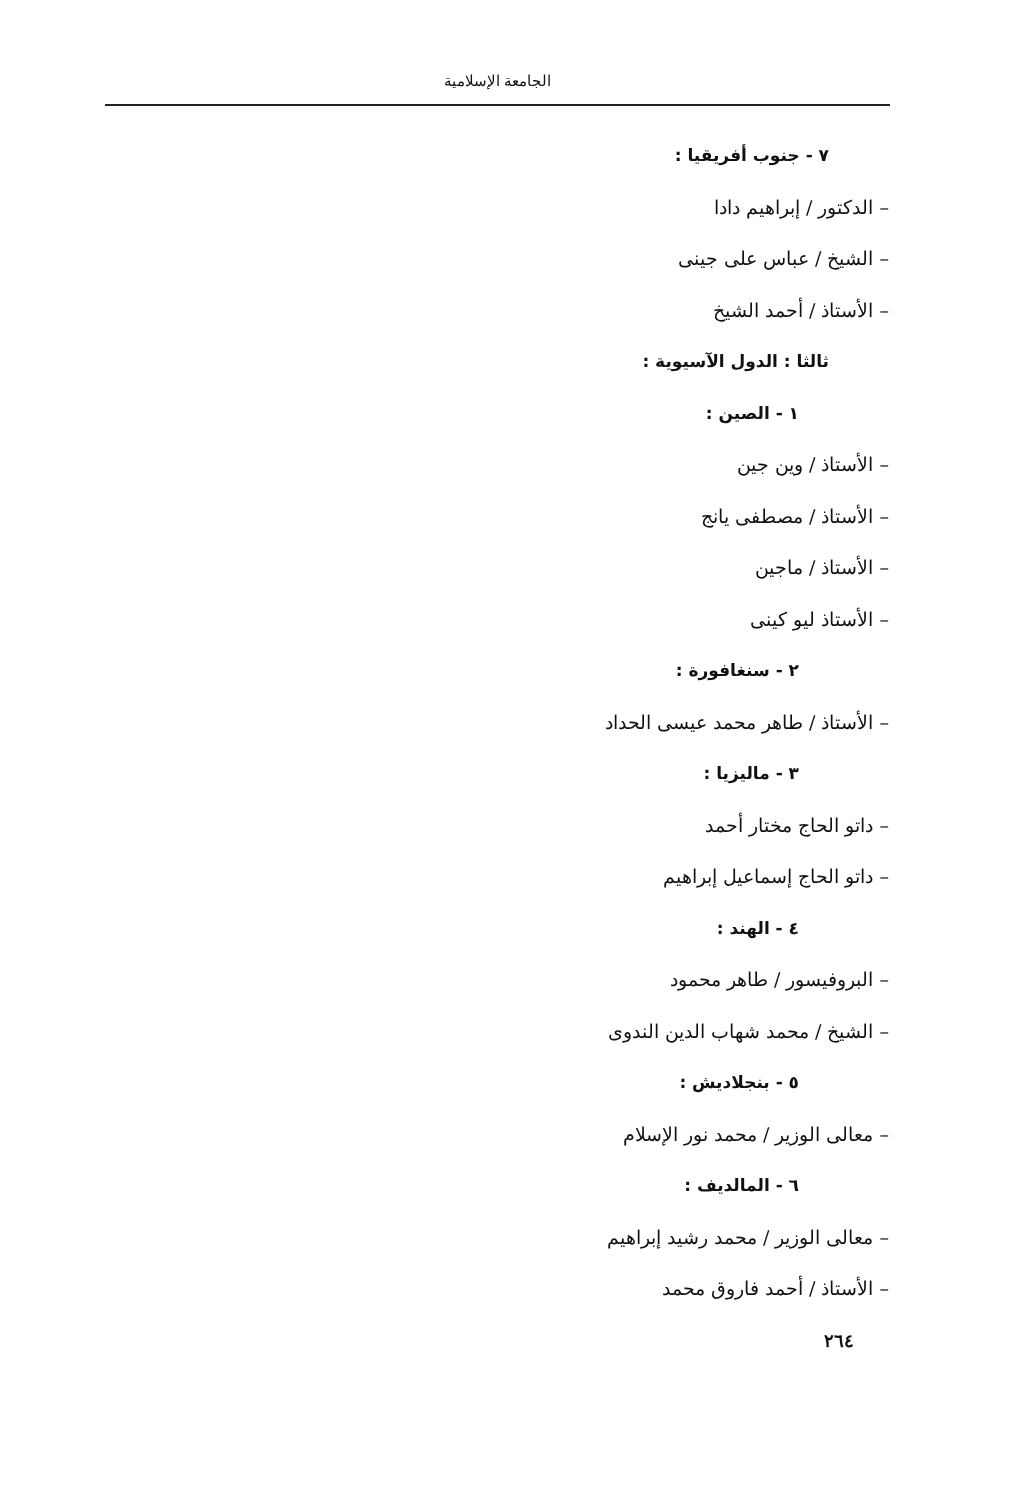الجامعة الإسلامية
٧ - جنوب أفريقيا :
– الدكتور / إبراهيم دادا
– الشيخ / عباس على جينى
– الأستاذ / أحمد الشيخ
ثالثا : الدول الآسيوية :
١ - الصين :
– الأستاذ / وين جين
– الأستاذ / مصطفى يانج
– الأستاذ / ماجين
– الأستاذ ليو كينى
٢ - سنغافورة :
– الأستاذ / طاهر محمد عيسى الحداد
٣ - ماليزيا :
– داتو الحاج مختار أحمد
– داتو الحاج إسماعيل إبراهيم
٤ - الهند :
– البروفيسور / طاهر محمود
– الشيخ / محمد شهاب الدين الندوى
٥ - بنجلاديش :
– معالى الوزير / محمد نور الإسلام
٦ - المالديف :
– معالى الوزير / محمد رشيد إبراهيم
– الأستاذ / أحمد فاروق محمد
٢٦٤